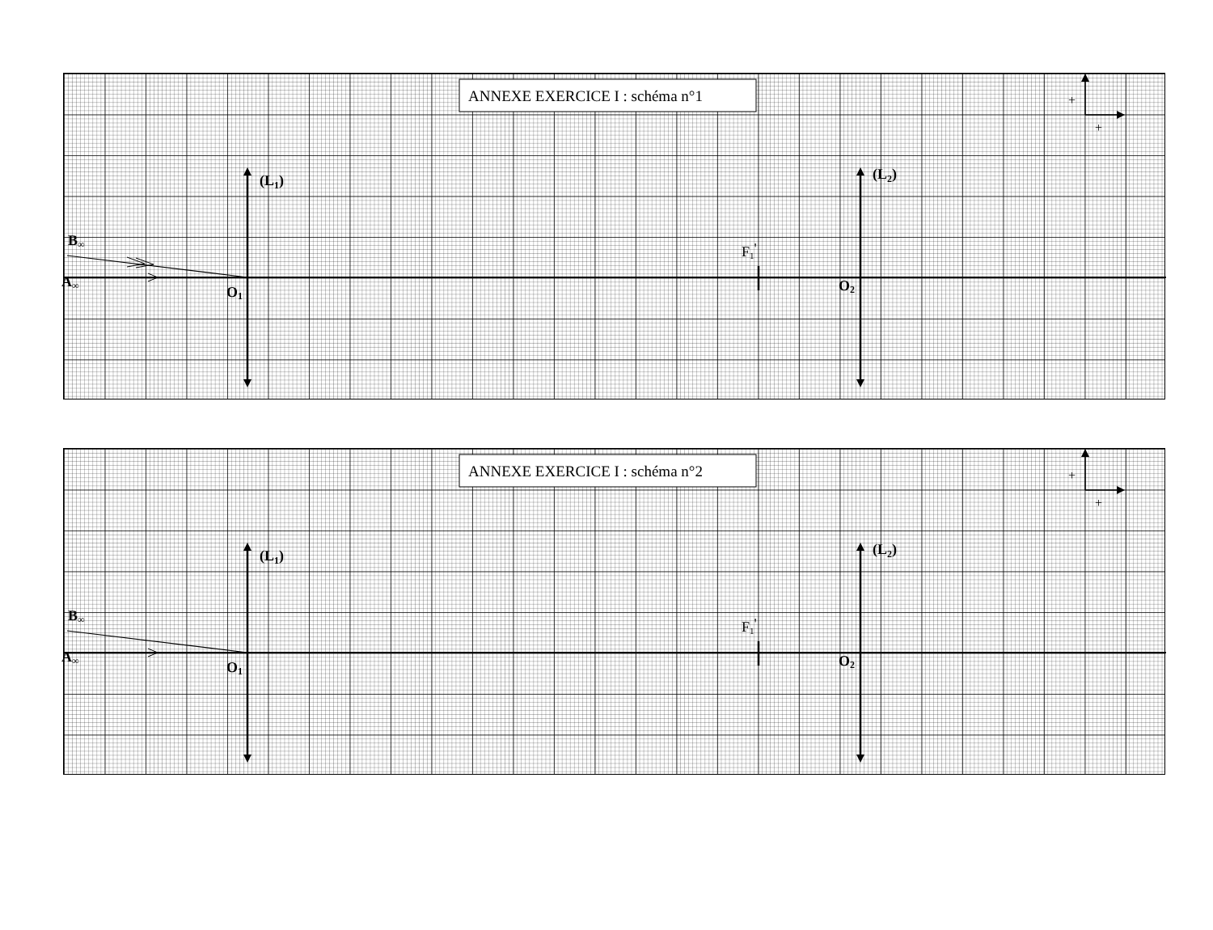ANNEXE EXERCICE I : schéma n°1
+
+
(L1)
(L2)
B∞
F1'
A∞
O1
O2
ANNEXE EXERCICE I : schéma n°2
+
+
(L1)
(L2)
B∞
F1'
A∞
O1
O2